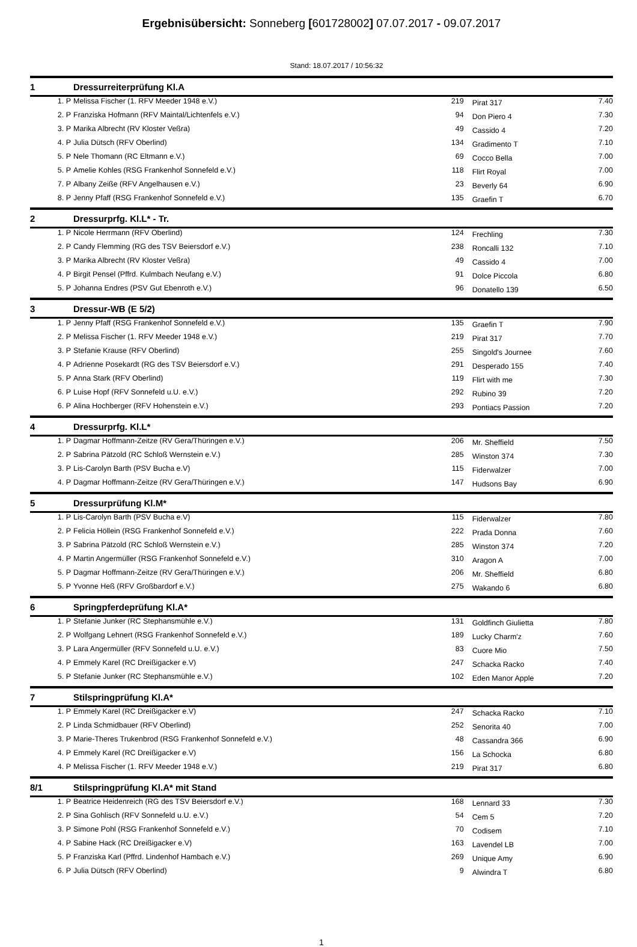Ergebnisübersicht: Sonneberg [601728002] 07.07.2017 - 09.07.2017
Stand: 18.07.2017 / 10:56:32
| 1 | | Dressurreiterprüfung Kl.A | | | |
| | 1. P | Melissa Fischer (1. RFV Meeder 1948 e.V.) | 219 | Pirat 317 | 7.40 |
| | 2. P | Franziska Hofmann (RFV Maintal/Lichtenfels e.V.) | 94 | Don Piero 4 | 7.30 |
| | 3. P | Marika Albrecht (RV Kloster Veßra) | 49 | Cassido 4 | 7.20 |
| | 4. P | Julia Dütsch (RFV Oberlind) | 134 | Gradimento T | 7.10 |
| | 5. P | Nele Thomann (RC Eltmann e.V.) | 69 | Cocco Bella | 7.00 |
| | 5. P | Amelie Kohles (RSG Frankenhof Sonnefeld e.V.) | 118 | Flirt Royal | 7.00 |
| | 7. P | Albany Zeiße (RFV Angelhausen e.V.) | 23 | Beverly 64 | 6.90 |
| | 8. P | Jenny Pfaff (RSG Frankenhof Sonnefeld e.V.) | 135 | Graefin T | 6.70 |
| 2 | | Dressurprfg. Kl.L* - Tr. | | | |
| | 1. P | Nicole Herrmann (RFV Oberlind) | 124 | Frechling | 7.30 |
| | 2. P | Candy Flemming (RG des TSV Beiersdorf e.V.) | 238 | Roncalli 132 | 7.10 |
| | 3. P | Marika Albrecht (RV Kloster Veßra) | 49 | Cassido 4 | 7.00 |
| | 4. P | Birgit Pensel (Pffrd. Kulmbach Neufang e.V.) | 91 | Dolce Piccola | 6.80 |
| | 5. P | Johanna Endres (PSV Gut Ebenroth e.V.) | 96 | Donatello 139 | 6.50 |
| 3 | | Dressur-WB (E 5/2) | | | |
| | 1. P | Jenny Pfaff (RSG Frankenhof Sonnefeld e.V.) | 135 | Graefin T | 7.90 |
| | 2. P | Melissa Fischer (1. RFV Meeder 1948 e.V.) | 219 | Pirat 317 | 7.70 |
| | 3. P | Stefanie Krause (RFV Oberlind) | 255 | Singold's Journee | 7.60 |
| | 4. P | Adrienne Posekardt (RG des TSV Beiersdorf e.V.) | 291 | Desperado 155 | 7.40 |
| | 5. P | Anna Stark (RFV Oberlind) | 119 | Flirt with me | 7.30 |
| | 6. P | Luise Hopf (RFV Sonnefeld u.U. e.V.) | 292 | Rubino 39 | 7.20 |
| | 6. P | Alina Hochberger (RFV Hohenstein e.V.) | 293 | Pontiacs Passion | 7.20 |
| 4 | | Dressurprfg. Kl.L* | | | |
| | 1. P | Dagmar Hoffmann-Zeitze (RV Gera/Thüringen e.V.) | 206 | Mr. Sheffield | 7.50 |
| | 2. P | Sabrina Pätzold (RC Schloß Wernstein e.V.) | 285 | Winston 374 | 7.30 |
| | 3. P | Lis-Carolyn Barth (PSV Bucha e.V) | 115 | Fiderwalzer | 7.00 |
| | 4. P | Dagmar Hoffmann-Zeitze (RV Gera/Thüringen e.V.) | 147 | Hudsons Bay | 6.90 |
| 5 | | Dressurprüfung Kl.M* | | | |
| | 1. P | Lis-Carolyn Barth (PSV Bucha e.V) | 115 | Fiderwalzer | 7.80 |
| | 2. P | Felicia Höllein (RSG Frankenhof Sonnefeld e.V.) | 222 | Prada Donna | 7.60 |
| | 3. P | Sabrina Pätzold (RC Schloß Wernstein e.V.) | 285 | Winston 374 | 7.20 |
| | 4. P | Martin Angermüller (RSG Frankenhof Sonnefeld e.V.) | 310 | Aragon A | 7.00 |
| | 5. P | Dagmar Hoffmann-Zeitze (RV Gera/Thüringen e.V.) | 206 | Mr. Sheffield | 6.80 |
| | 5. P | Yvonne Heß (RFV Großbardorf e.V.) | 275 | Wakando 6 | 6.80 |
| 6 | | Springpferdeprüfung Kl.A* | | | |
| | 1. P | Stefanie Junker (RC Stephansmühle e.V.) | 131 | Goldfinch Giulietta | 7.80 |
| | 2. P | Wolfgang Lehnert (RSG Frankenhof Sonnefeld e.V.) | 189 | Lucky Charm'z | 7.60 |
| | 3. P | Lara Angermüller (RFV Sonnefeld u.U. e.V.) | 83 | Cuore Mio | 7.50 |
| | 4. P | Emmely Karel (RC Dreißigacker e.V) | 247 | Schacka Racko | 7.40 |
| | 5. P | Stefanie Junker (RC Stephansmühle e.V.) | 102 | Eden Manor Apple | 7.20 |
| 7 | | Stilspringprüfung Kl.A* | | | |
| | 1. P | Emmely Karel (RC Dreißigacker e.V) | 247 | Schacka Racko | 7.10 |
| | 2. P | Linda Schmidbauer (RFV Oberlind) | 252 | Senorita 40 | 7.00 |
| | 3. P | Marie-Theres Trukenbrod (RSG Frankenhof Sonnefeld e.V.) | 48 | Cassandra 366 | 6.90 |
| | 4. P | Emmely Karel (RC Dreißigacker e.V) | 156 | La Schocka | 6.80 |
| | 4. P | Melissa Fischer (1. RFV Meeder 1948 e.V.) | 219 | Pirat 317 | 6.80 |
| 8/1 | | Stilspringprüfung Kl.A* mit Stand | | | |
| | 1. P | Beatrice Heidenreich (RG des TSV Beiersdorf e.V.) | 168 | Lennard 33 | 7.30 |
| | 2. P | Sina Gohlisch (RFV Sonnefeld u.U. e.V.) | 54 | Cem 5 | 7.20 |
| | 3. P | Simone Pohl (RSG Frankenhof Sonnefeld e.V.) | 70 | Codisem | 7.10 |
| | 4. P | Sabine Hack (RC Dreißigacker e.V) | 163 | Lavendel LB | 7.00 |
| | 5. P | Franziska Karl (Pffrd. Lindenhof Hambach e.V.) | 269 | Unique Amy | 6.90 |
| | 6. P | Julia Dütsch (RFV Oberlind) | 9 | Alwindra T | 6.80 |
1